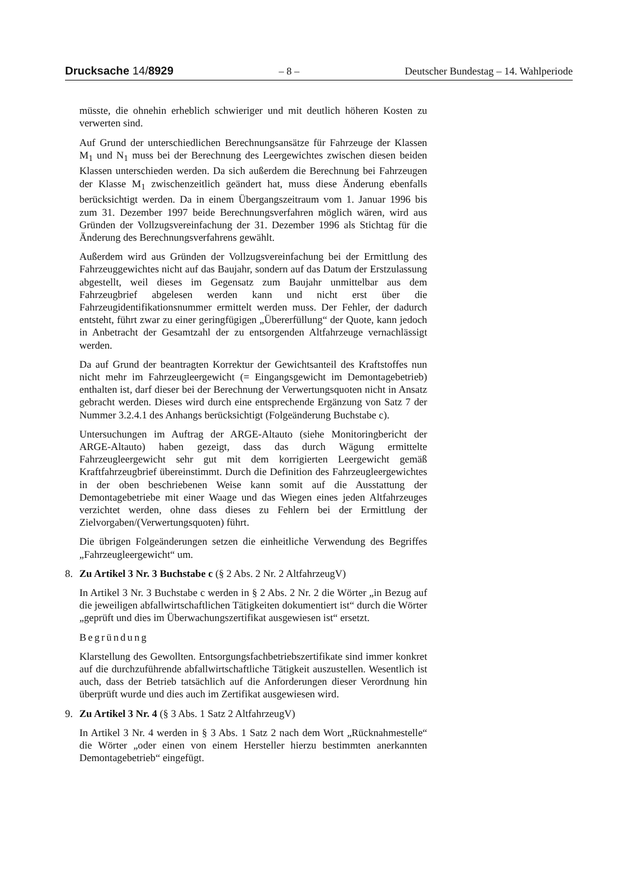Drucksache 14/8929 – 8 – Deutscher Bundestag – 14. Wahlperiode
müsste, die ohnehin erheblich schwieriger und mit deutlich höheren Kosten zu verwerten sind.
Auf Grund der unterschiedlichen Berechnungsansätze für Fahrzeuge der Klassen M<sub>1</sub> und N<sub>1</sub> muss bei der Berechnung des Leergewichtes zwischen diesen beiden Klassen unterschieden werden. Da sich außerdem die Berechnung bei Fahrzeugen der Klasse M<sub>1</sub> zwischenzeitlich geändert hat, muss diese Änderung ebenfalls berücksichtigt werden. Da in einem Übergangszeitraum vom 1. Januar 1996 bis zum 31. Dezember 1997 beide Berechnungsverfahren möglich wären, wird aus Gründen der Vollzugsvereinfachung der 31. Dezember 1996 als Stichtag für die Änderung des Berechnungsverfahrens gewählt.
Außerdem wird aus Gründen der Vollzugsvereinfachung bei der Ermittlung des Fahrzeuggewichtes nicht auf das Baujahr, sondern auf das Datum der Erstzulassung abgestellt, weil dieses im Gegensatz zum Baujahr unmittelbar aus dem Fahrzeugbrief abgelesen werden kann und nicht erst über die Fahrzeugidentifikationsnummer ermittelt werden muss. Der Fehler, der dadurch entsteht, führt zwar zu einer geringfügigen „Übererfüllung“ der Quote, kann jedoch in Anbetracht der Gesamtzahl der zu entsorgenden Altfahrzeuge vernachlässigt werden.
Da auf Grund der beantragten Korrektur der Gewichtsanteil des Kraftstoffes nun nicht mehr im Fahrzeugleergewicht (= Eingangsgewicht im Demontagebetrieb) enthalten ist, darf dieser bei der Berechnung der Verwertungsquoten nicht in Ansatz gebracht werden. Dieses wird durch eine entsprechende Ergänzung von Satz 7 der Nummer 3.2.4.1 des Anhangs berücksichtigt (Folgeänderung Buchstabe c).
Untersuchungen im Auftrag der ARGE-Altauto (siehe Monitoringbericht der ARGE-Altauto) haben gezeigt, dass das durch Wägung ermittelte Fahrzeugleergewicht sehr gut mit dem korrigierten Leergewicht gemäß Kraftfahrzeugbrief übereinstimmt. Durch die Definition des Fahrzeugleergewichtes in der oben beschriebenen Weise kann somit auf die Ausstattung der Demontagebetriebe mit einer Waage und das Wiegen eines jeden Altfahrzeuges verzichtet werden, ohne dass dieses zu Fehlern bei der Ermittlung der Zielvorgaben/(Verwertungsquoten) führt.
Die übrigen Folgeänderungen setzen die einheitliche Verwendung des Begriffes „Fahrzeugleergewicht“ um.
8. Zu Artikel 3 Nr. 3 Buchstabe c (§ 2 Abs. 2 Nr. 2 AltfahrzeugV)
In Artikel 3 Nr. 3 Buchstabe c werden in § 2 Abs. 2 Nr. 2 die Wörter „in Bezug auf die jeweiligen abfallwirtschaftlichen Tätigkeiten dokumentiert ist“ durch die Wörter „geprüft und dies im Überwachungszertifikat ausgewiesen ist“ ersetzt.
Begründung
Klarstellung des Gewollten. Entsorgungsfachbetriebszertifikate sind immer konkret auf die durchzuführende abfallwirtschaftliche Tätigkeit auszustellen. Wesentlich ist auch, dass der Betrieb tatsächlich auf die Anforderungen dieser Verordnung hin überprüft wurde und dies auch im Zertifikat ausgewiesen wird.
9. Zu Artikel 3 Nr. 4 (§ 3 Abs. 1 Satz 2 AltfahrzeugV)
In Artikel 3 Nr. 4 werden in § 3 Abs. 1 Satz 2 nach dem Wort „Rücknahmestelle“ die Wörter „oder einen von einem Hersteller hierzu bestimmten anerkannten Demontagebetrieb“ eingefügt.